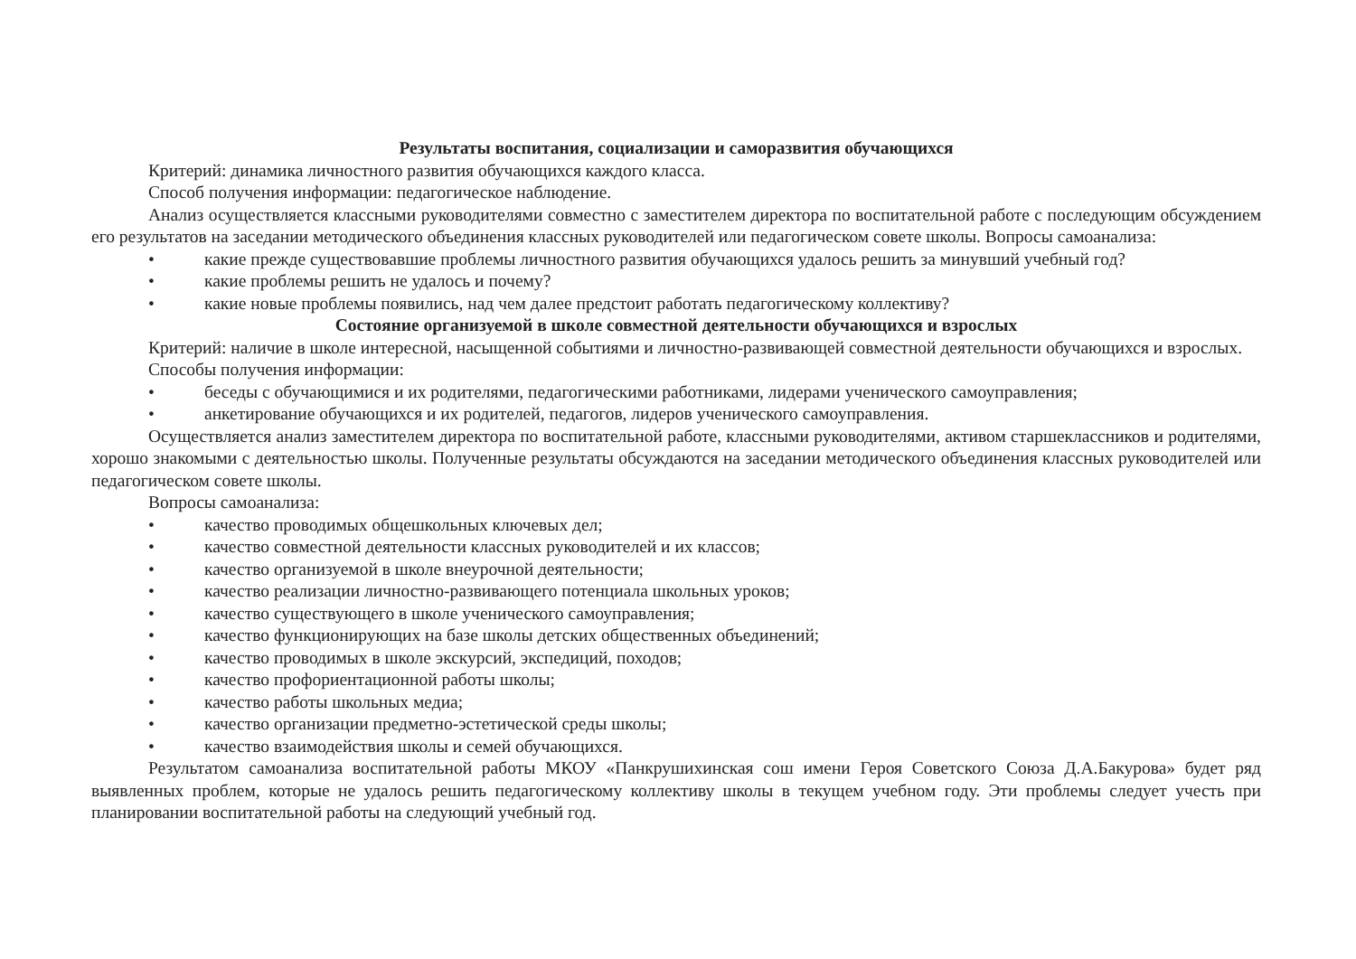Результаты воспитания, социализации и саморазвития обучающихся
Критерий: динамика личностного развития обучающихся каждого класса.
Способ получения информации: педагогическое наблюдение.
Анализ осуществляется классными руководителями совместно с заместителем директора по воспитательной работе с последующим обсуждением его результатов на заседании методического объединения классных руководителей или педагогическом совете школы. Вопросы самоанализа:
• какие прежде существовавшие проблемы личностного развития обучающихся удалось решить за минувший учебный год?
• какие проблемы решить не удалось и почему?
• какие новые проблемы появились, над чем далее предстоит работать педагогическому коллективу?
Состояние организуемой в школе совместной деятельности обучающихся и взрослых
Критерий: наличие в школе интересной, насыщенной событиями и личностно-развивающей совместной деятельности обучающихся и взрослых.
Способы получения информации:
• беседы с обучающимися и их родителями, педагогическими работниками, лидерами ученического самоуправления;
• анкетирование обучающихся и их родителей, педагогов, лидеров ученического самоуправления.
Осуществляется анализ заместителем директора по воспитательной работе, классными руководителями, активом старшеклассников и родителями, хорошо знакомыми с деятельностью школы. Полученные результаты обсуждаются на заседании методического объединения классных руководителей или педагогическом совете школы.
Вопросы самоанализа:
• качество проводимых общешкольных ключевых дел;
• качество совместной деятельности классных руководителей и их классов;
• качество организуемой в школе внеурочной деятельности;
• качество реализации личностно-развивающего потенциала школьных уроков;
• качество существующего в школе ученического самоуправления;
• качество функционирующих на базе школы детских общественных объединений;
• качество проводимых в школе экскурсий, экспедиций, походов;
• качество профориентационной работы школы;
• качество работы школьных медиа;
• качество организации предметно-эстетической среды школы;
• качество взаимодействия школы и семей обучающихся.
Результатом самоанализа воспитательной работы МКОУ «Панкрушихинская сош имени Героя Советского Союза Д.А.Бакурова» будет ряд выявленных проблем, которые не удалось решить педагогическому коллективу школы в текущем учебном году. Эти проблемы следует учесть при планировании воспитательной работы на следующий учебный год.